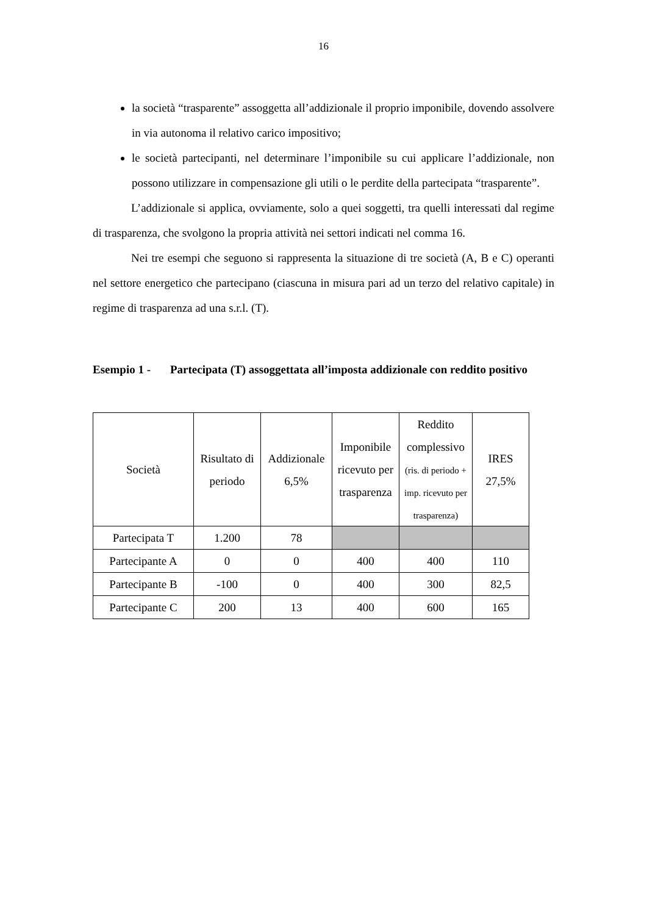16
la società “trasparente” assoggetta all’addizionale il proprio imponibile, dovendo assolvere in via autonoma il relativo carico impositivo;
le società partecipanti, nel determinare l’imponibile su cui applicare l’addizionale, non possono utilizzare in compensazione gli utili o le perdite della partecipata “trasparente”.
L’addizionale si applica, ovviamente, solo a quei soggetti, tra quelli interessati dal regime di trasparenza, che svolgono la propria attività nei settori indicati nel comma 16.
Nei tre esempi che seguono si rappresenta la situazione di tre società (A, B e C) operanti nel settore energetico che partecipano (ciascuna in misura pari ad un terzo del relativo capitale) in regime di trasparenza ad una s.r.l. (T).
Esempio 1 - Partecipata (T) assoggettata all’imposta addizionale con reddito positivo
| Società | Risultato di periodo | Addizionale 6,5% | Imponibile ricevuto per trasparenza | Reddito complessivo (ris. di periodo + imp. ricevuto per trasparenza) | IRES 27,5% |
| --- | --- | --- | --- | --- | --- |
| Partecipata T | 1.200 | 78 | | | |
| Partecipante A | 0 | 0 | 400 | 400 | 110 |
| Partecipante B | -100 | 0 | 400 | 300 | 82,5 |
| Partecipante C | 200 | 13 | 400 | 600 | 165 |